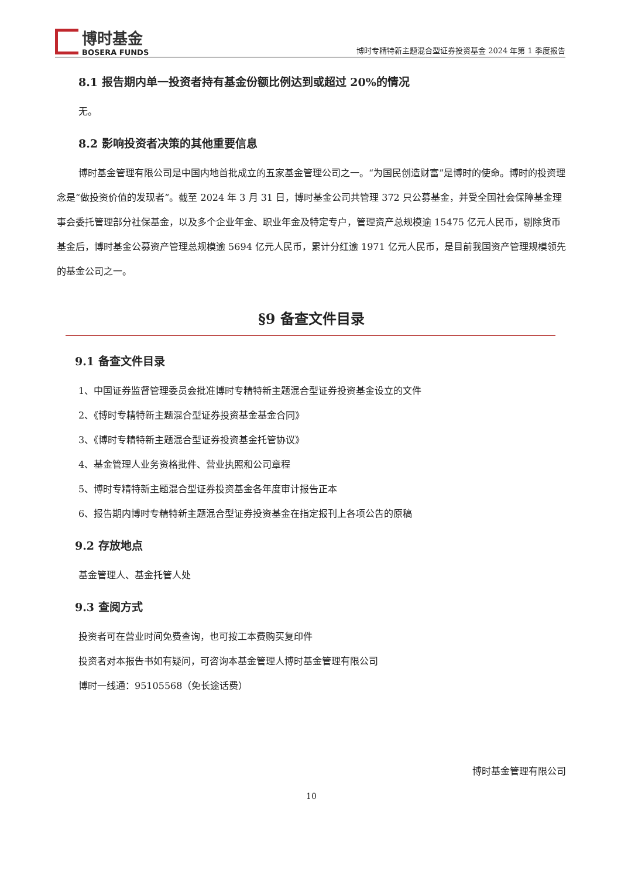博时基金
BOSERA FUNDS
博时专精特新主题混合型证券投资基金 2024 年第 1 季度报告
8.1 报告期内单一投资者持有基金份额比例达到或超过 20%的情况
无。
8.2 影响投资者决策的其他重要信息
博时基金管理有限公司是中国内地首批成立的五家基金管理公司之一。“为国民创造财富”是博时的使命。博时的投资理念是“做投资价值的发现者”。截至 2024 年 3 月 31 日，博时基金公司共管理 372 只公募基金，并受全国社会保障基金理事会委托管理部分社保基金，以及多个企业年金、职业年金及特定专户，管理资产总规模逾 15475 亿元人民币，剔除货币基金后，博时基金公募资产管理总规模逾 5694 亿元人民币，累计分红逾 1971 亿元人民币，是目前我国资产管理规模领先的基金公司之一。
§9 备查文件目录
9.1 备查文件目录
1、中国证券监督管理委员会批准博时专精特新主题混合型证券投资基金设立的文件
2、《博时专精特新主题混合型证券投资基金基金合同》
3、《博时专精特新主题混合型证券投资基金托管协议》
4、基金管理人业务资格批件、营业执照和公司章程
5、博时专精特新主题混合型证券投资基金各年度审计报告正本
6、报告期内博时专精特新主题混合型证券投资基金在指定报刊上各项公告的原稿
9.2 存放地点
基金管理人、基金托管人处
9.3 查阅方式
投资者可在营业时间免费查询，也可按工本费购买复印件
投资者对本报告书如有疑问，可咨询本基金管理人博时基金管理有限公司
博时一线通：95105568（免长途话费）
博时基金管理有限公司
10